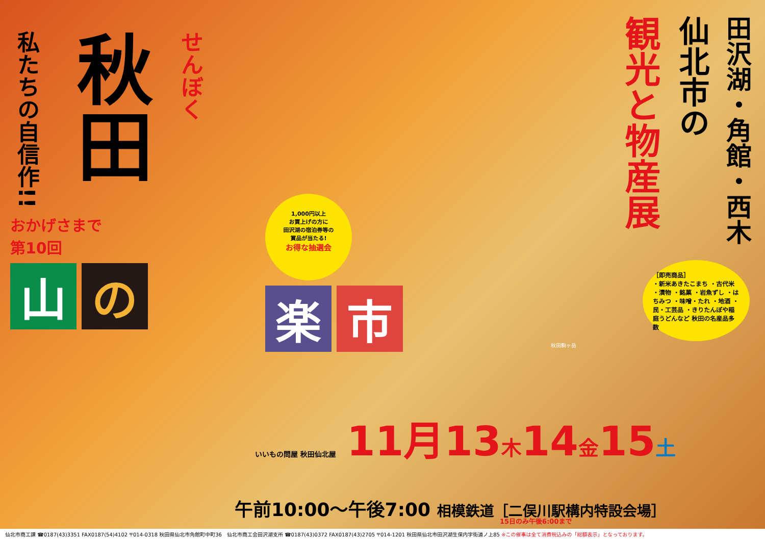私たちの自信作!!
秋田
せんぼく
おかげさまで
第10回
山 の
1,000円以上
お買上げの方に
田沢湖の宿泊券等の
賞品が当たる!
お得な抽選会
楽 市
田沢湖・角館・西木
仙北市の
観光と物産展
［即売商品］
・新米あきたこまち ・古代米 ・漬物 ・銘菓 ・岩魚ずし ・はちみつ ・味噌・たれ ・地酒 ・民・工芸品 ・きりたんぽや稲庭うどんなど 秋田の名産品多数
秋田駒ヶ岳
いいもの問屋 秋田仙北屋 11月13木14金15土
午前10:00～午後7:00 相模鉄道［二俣川駅構内特設会場］
15日のみ午後6:00まで
仙北市商工課 ☎0187(43)3351 FAX0187(54)4102 〒014-0318 秋田県仙北市角館町中町36　仙北市商工会田沢湖支所 ☎0187(43)0372 FAX0187(43)2705 〒014-1201 秋田県仙北市田沢湖生保内字街道ノ上85 ※この催事は全て消費税込みの「総額表示」となっております。